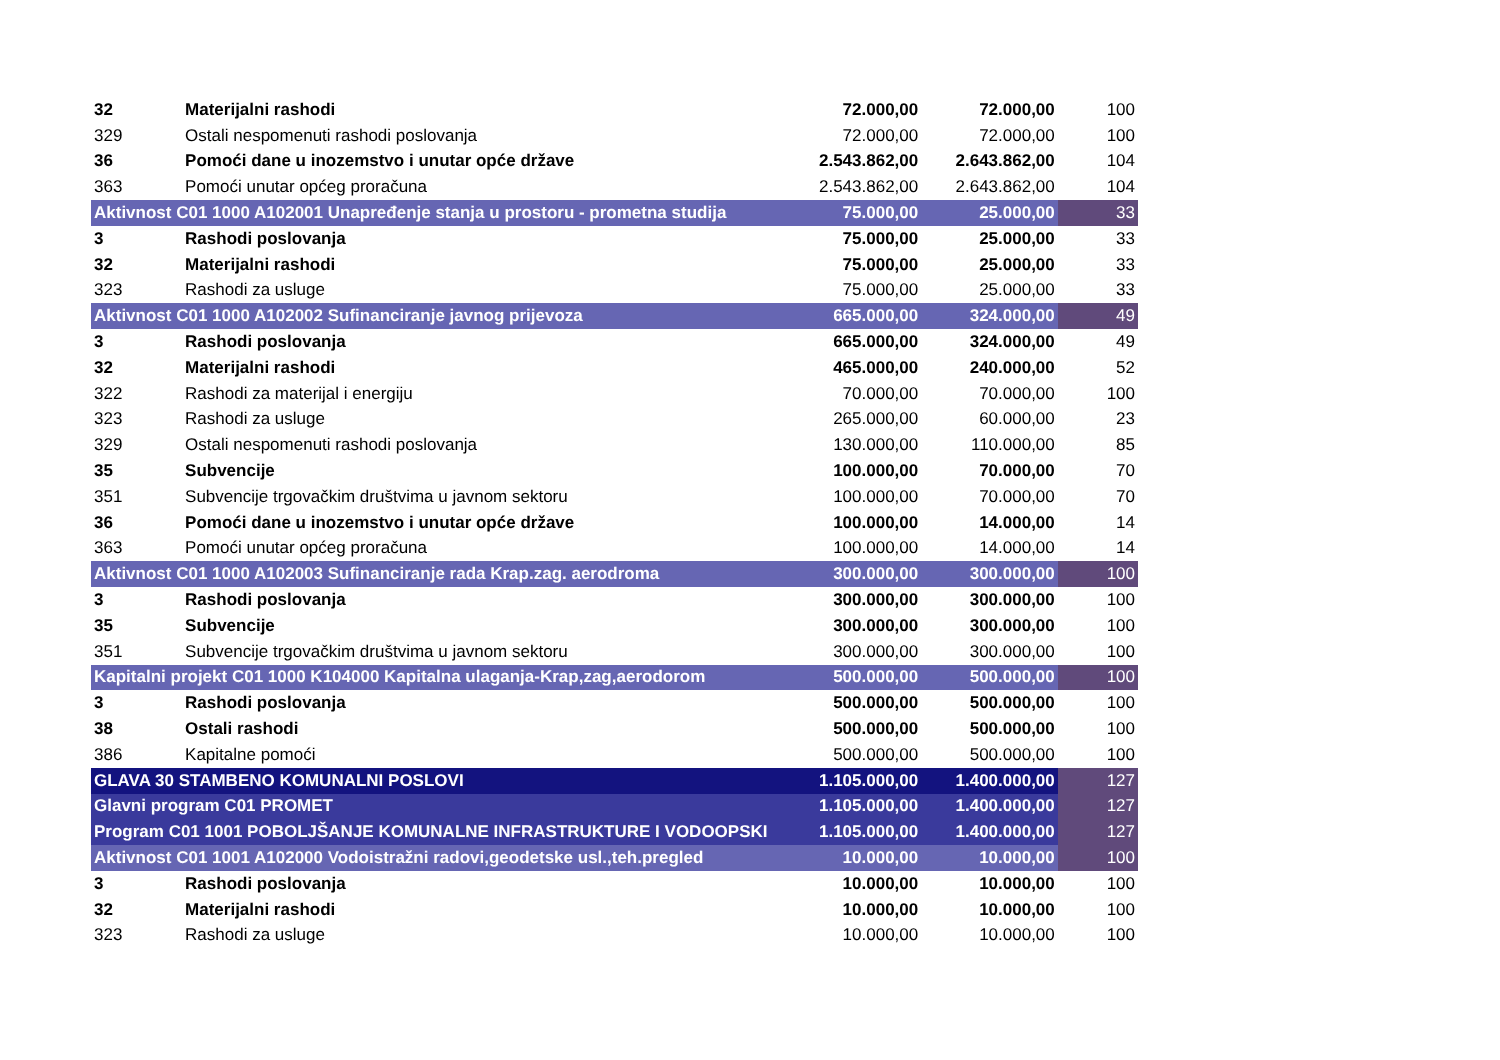| 32 | Materijalni rashodi | 72.000,00 | 72.000,00 | 100 |
| 329 | Ostali nespomenuti rashodi poslovanja | 72.000,00 | 72.000,00 | 100 |
| 36 | Pomoći dane u inozemstvo i unutar opće države | 2.543.862,00 | 2.643.862,00 | 104 |
| 363 | Pomoći unutar općeg proračuna | 2.543.862,00 | 2.643.862,00 | 104 |
| Aktivnost C01 1000 A102001 Unapređenje stanja u prostoru - prometna studija | | 75.000,00 | 25.000,00 | 33 |
| 3 | Rashodi poslovanja | 75.000,00 | 25.000,00 | 33 |
| 32 | Materijalni rashodi | 75.000,00 | 25.000,00 | 33 |
| 323 | Rashodi za usluge | 75.000,00 | 25.000,00 | 33 |
| Aktivnost C01 1000 A102002 Sufinanciranje javnog prijevoza | | 665.000,00 | 324.000,00 | 49 |
| 3 | Rashodi poslovanja | 665.000,00 | 324.000,00 | 49 |
| 32 | Materijalni rashodi | 465.000,00 | 240.000,00 | 52 |
| 322 | Rashodi za materijal i energiju | 70.000,00 | 70.000,00 | 100 |
| 323 | Rashodi za usluge | 265.000,00 | 60.000,00 | 23 |
| 329 | Ostali nespomenuti rashodi poslovanja | 130.000,00 | 110.000,00 | 85 |
| 35 | Subvencije | 100.000,00 | 70.000,00 | 70 |
| 351 | Subvencije trgovačkim društvima u javnom sektoru | 100.000,00 | 70.000,00 | 70 |
| 36 | Pomoći dane u inozemstvo i unutar opće države | 100.000,00 | 14.000,00 | 14 |
| 363 | Pomoći unutar općeg proračuna | 100.000,00 | 14.000,00 | 14 |
| Aktivnost C01 1000 A102003 Sufinanciranje rada Krap.zag. aerodroma | | 300.000,00 | 300.000,00 | 100 |
| 3 | Rashodi poslovanja | 300.000,00 | 300.000,00 | 100 |
| 35 | Subvencije | 300.000,00 | 300.000,00 | 100 |
| 351 | Subvencije trgovačkim društvima u javnom sektoru | 300.000,00 | 300.000,00 | 100 |
| Kapitalni projekt C01 1000 K104000 Kapitalna ulaganja-Krap,zag,aerodorom | | 500.000,00 | 500.000,00 | 100 |
| 3 | Rashodi poslovanja | 500.000,00 | 500.000,00 | 100 |
| 38 | Ostali rashodi | 500.000,00 | 500.000,00 | 100 |
| 386 | Kapitalne pomoći | 500.000,00 | 500.000,00 | 100 |
| GLAVA 30 STAMBENO KOMUNALNI POSLOVI | | 1.105.000,00 | 1.400.000,00 | 127 |
| Glavni program C01 PROMET | | 1.105.000,00 | 1.400.000,00 | 127 |
| Program C01 1001 POBOLJŠANJE KOMUNALNE INFRASTRUKTURE I VODOOPSKI | | 1.105.000,00 | 1.400.000,00 | 127 |
| Aktivnost C01 1001 A102000 Vodoistražni radovi,geodetske usl.,teh.pregled | | 10.000,00 | 10.000,00 | 100 |
| 3 | Rashodi poslovanja | 10.000,00 | 10.000,00 | 100 |
| 32 | Materijalni rashodi | 10.000,00 | 10.000,00 | 100 |
| 323 | Rashodi za usluge | 10.000,00 | 10.000,00 | 100 |